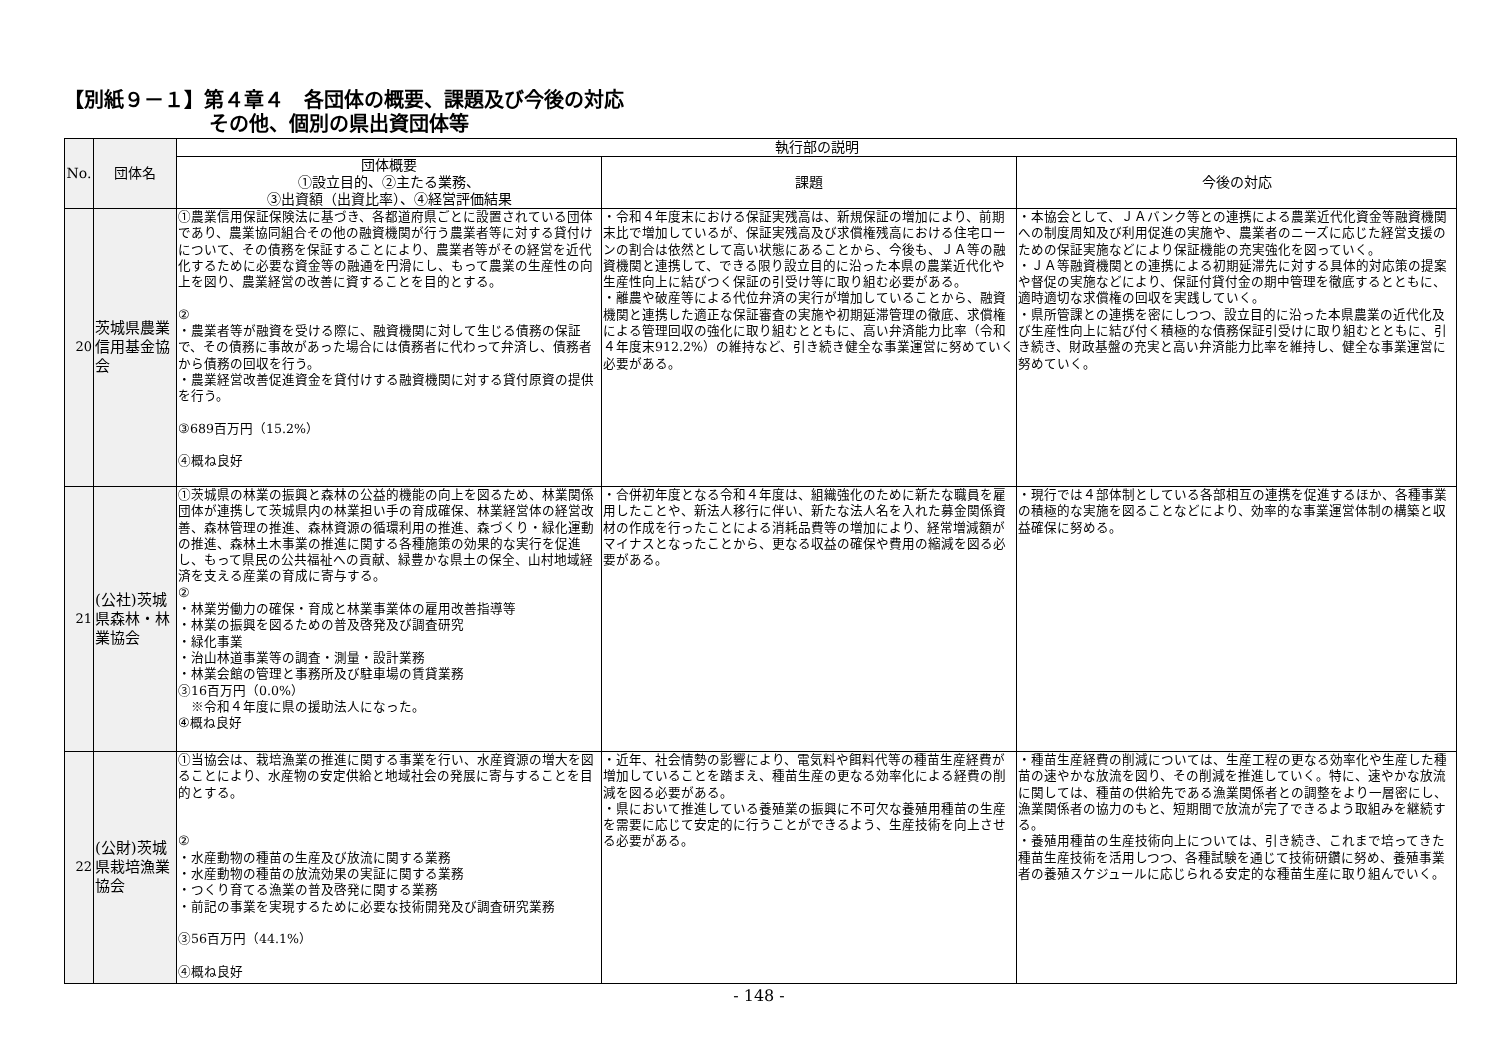【別紙９－１】第４章４　各団体の概要、課題及び今後の対応
その他、個別の県出資団体等
| No. | 団体名 | 執行部の説明 | | |
| --- | --- | --- | --- | --- |
| | | 団体概要 ①設立目的、②主たる業務、 ③出資額（出資比率）、④経営評価結果 | 課題 | 今後の対応 |
| 20 | 茨城県農業信用基金協会 | ①農業信用保証保険法に基づき、各都道府県ごとに設置されている団体であり、農業協同組合その他の融資機関が行う農業者等に対する貸付けについて、その債務を保証することにより、農業者等がその経営を近代化するために必要な資金等の融通を円滑にし、もって農業の生産性の向上を図り、農業経営の改善に資することを目的とする。 ② ・農業者等が融資を受ける際に、融資機関に対して生じる債務の保証で、その債務に事故があった場合には債務者に代わって弁済し、債務者から債務の回収を行う。 ・農業経営改善促進資金を貸付けする融資機関に対する貸付原資の提供を行う。 ③689百万円（15.2%） ④概ね良好 | ・令和４年度末における保証実残高は、新規保証の増加により、前期末比で増加しているが、保証実残高及び求償権残高における住宅ローンの割合は依然として高い状態にあることから、今後も、ＪＡ等の融資機関と連携して、できる限り設立目的に沿った本県の農業近代化や生産性向上に結びつく保証の引受け等に取り組む必要がある。 ・離農や破産等による代位弁済の実行が増加していることから、融資機関と連携した適正な保証審査の実施や初期延滞管理の徹底、求償権による管理回収の強化に取り組むとともに、高い弁済能力比率（令和４年度末912.2%）の維持など、引き続き健全な事業運営に努めていく必要がある。 | ・本協会として、ＪＡバンク等との連携による農業近代化資金等融資機関への制度周知及び利用促進の実施や、農業者のニーズに応じた経営支援のための保証実施などにより保証機能の充実強化を図っていく。 ・ＪＡ等融資機関との連携による初期延滞先に対する具体的対応策の提案や督促の実施などにより、保証付貸付金の期中管理を徹底するとともに、適時適切な求償権の回収を実践していく。 ・県所管課との連携を密にしつつ、設立目的に沿った本県農業の近代化及び生産性向上に結び付く積極的な債務保証引受けに取り組むとともに、引き続き、財政基盤の充実と高い弁済能力比率を維持し、健全な事業運営に努めていく。 |
| 21 | (公社)茨城県森林・林業協会 | ①茨城県の林業の振興と森林の公益的機能の向上を図るため、林業関係団体が連携して茨城県内の林業担い手の育成確保、林業経営体の経営改善、森林管理の推進、森林資源の循環利用の推進、森づくり・緑化運動の推進、森林土木事業の推進に関する各種施策の効果的な実行を促進し、もって県民の公共福祉への貢献、緑豊かな県土の保全、山村地域経済を支える産業の育成に寄与する。 ② ・林業労働力の確保・育成と林業事業体の雇用改善指導等 ・林業の振興を図るための普及啓発及び調査研究 ・緑化事業 ・治山林道事業等の調査・測量・設計業務 ・林業会館の管理と事務所及び駐車場の賃貸業務 ③16百万円（0.0%） ※令和４年度に県の援助法人になった。 ④概ね良好 | ・合併初年度となる令和４年度は、組織強化のために新たな職員を雇用したことや、新法人移行に伴い、新たな法人名を入れた募金関係資材の作成を行ったことによる消耗品費等の増加により、経常増減額がマイナスとなったことから、更なる収益の確保や費用の縮減を図る必要がある。 | ・現行では４部体制としている各部相互の連携を促進するほか、各種事業の積極的な実施を図ることなどにより、効率的な事業運営体制の構築と収益確保に努める。 |
| 22 | (公財)茨城県栽培漁業協会 | ①当協会は、栽培漁業の推進に関する事業を行い、水産資源の増大を図ることにより、水産物の安定供給と地域社会の発展に寄与することを目的とする。 ② ・水産動物の種苗の生産及び放流に関する業務 ・水産動物の種苗の放流効果の実証に関する業務 ・つくり育てる漁業の普及啓発に関する業務 ・前記の事業を実現するために必要な技術開発及び調査研究業務 ③56百万円（44.1%） ④概ね良好 | ・近年、社会情勢の影響により、電気料や餌料代等の種苗生産経費が増加していることを踏まえ、種苗生産の更なる効率化による経費の削減を図る必要がある。 ・県において推進している養殖業の振興に不可欠な養殖用種苗の生産を需要に応じて安定的に行うことができるよう、生産技術を向上させる必要がある。 | ・種苗生産経費の削減については、生産工程の更なる効率化や生産した種苗の速やかな放流を図り、その削減を推進していく。特に、速やかな放流に関しては、種苗の供給先である漁業関係者との調整をより一層密にし、漁業関係者の協力のもと、短期間で放流が完了できるよう取組みを継続する。 ・養殖用種苗の生産技術向上については、引き続き、これまで培ってきた種苗生産技術を活用しつつ、各種試験を通じて技術研鑽に努め、養殖事業者の養殖スケジュールに応じられる安定的な種苗生産に取り組んでいく。 |
- 148 -